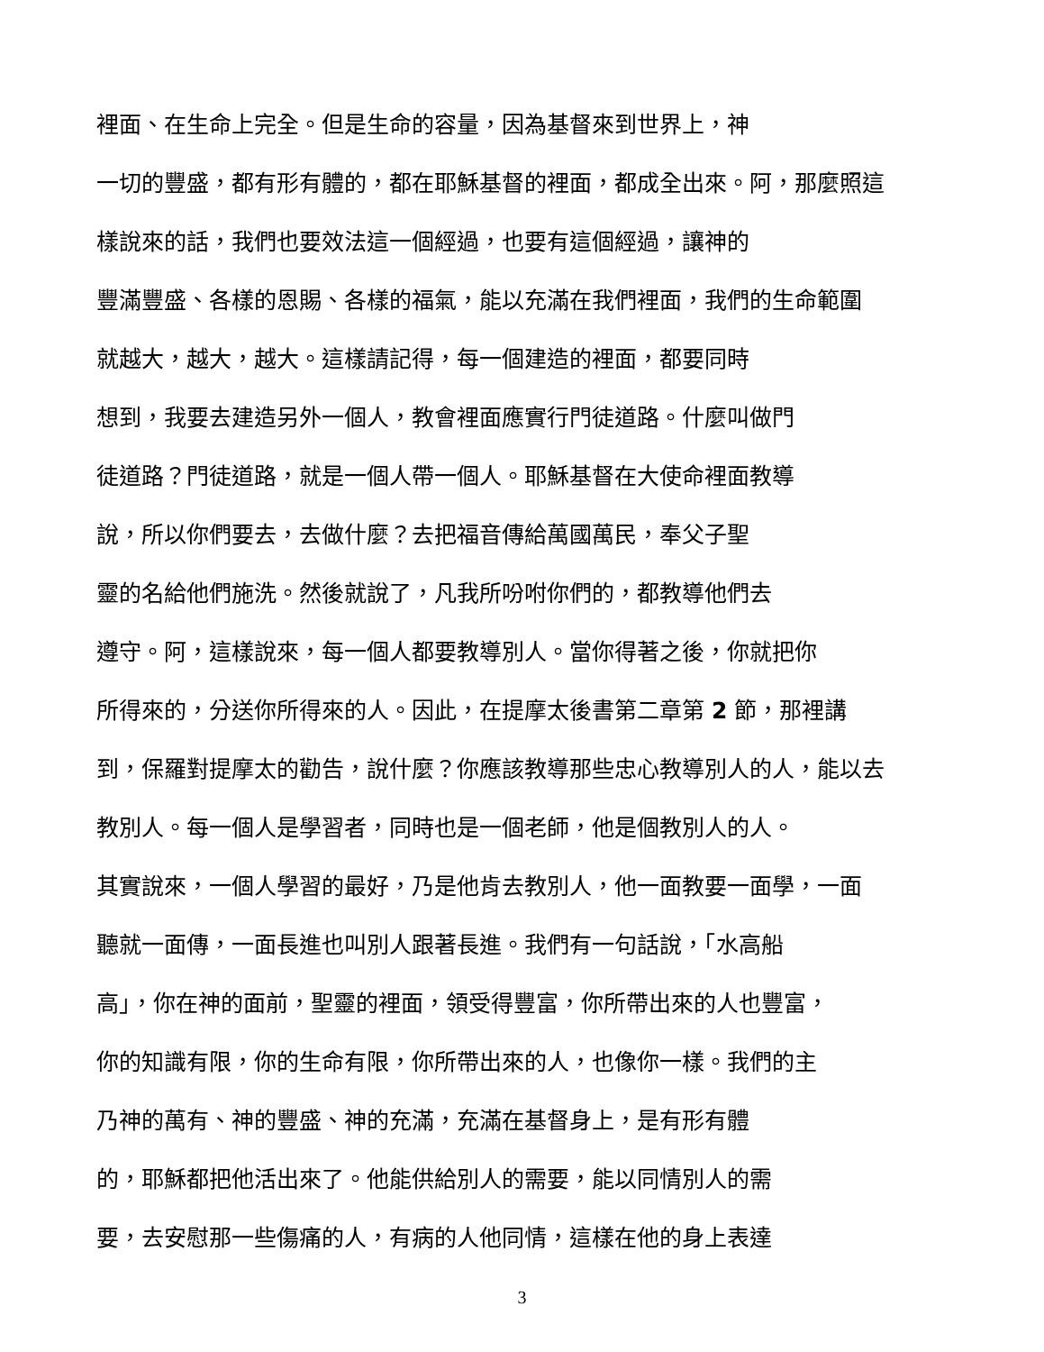裡面、在生命上完全。但是生命的容量，因為基督來到世界上，神
一切的豐盛，都有形有體的，都在耶穌基督的裡面，都成全出來。阿，那麼照這
樣說來的話，我們也要效法這一個經過，也要有這個經過，讓神的
豐滿豐盛、各樣的恩賜、各樣的福氣，能以充滿在我們裡面，我們的生命範圍
就越大，越大，越大。這樣請記得，每一個建造的裡面，都要同時
想到，我要去建造另外一個人，教會裡面應實行門徒道路。什麼叫做門
徒道路？門徒道路，就是一個人帶一個人。耶穌基督在大使命裡面教導
說，所以你們要去，去做什麼？去把福音傳給萬國萬民，奉父子聖
靈的名給他們施洗。然後就說了，凡我所吩咐你們的，都教導他們去
遵守。阿，這樣說來，每一個人都要教導別人。當你得著之後，你就把你
所得來的，分送你所得來的人。因此，在提摩太後書第二章第 2 節，那裡講
到，保羅對提摩太的勸告，說什麼？你應該教導那些忠心教導別人的人，能以去
教別人。每一個人是學習者，同時也是一個老師，他是個教別人的人。
其實說來，一個人學習的最好，乃是他肯去教別人，他一面教要一面學，一面
聽就一面傳，一面長進也叫別人跟著長進。我們有一句話說，「水高船
高」，你在神的面前，聖靈的裡面，領受得豐富，你所帶出來的人也豐富，
你的知識有限，你的生命有限，你所帶出來的人，也像你一樣。我們的主
乃神的萬有、神的豐盛、神的充滿，充滿在基督身上，是有形有體
的，耶穌都把他活出來了。他能供給別人的需要，能以同情別人的需
要，去安慰那一些傷痛的人，有病的人他同情，這樣在他的身上表達
3